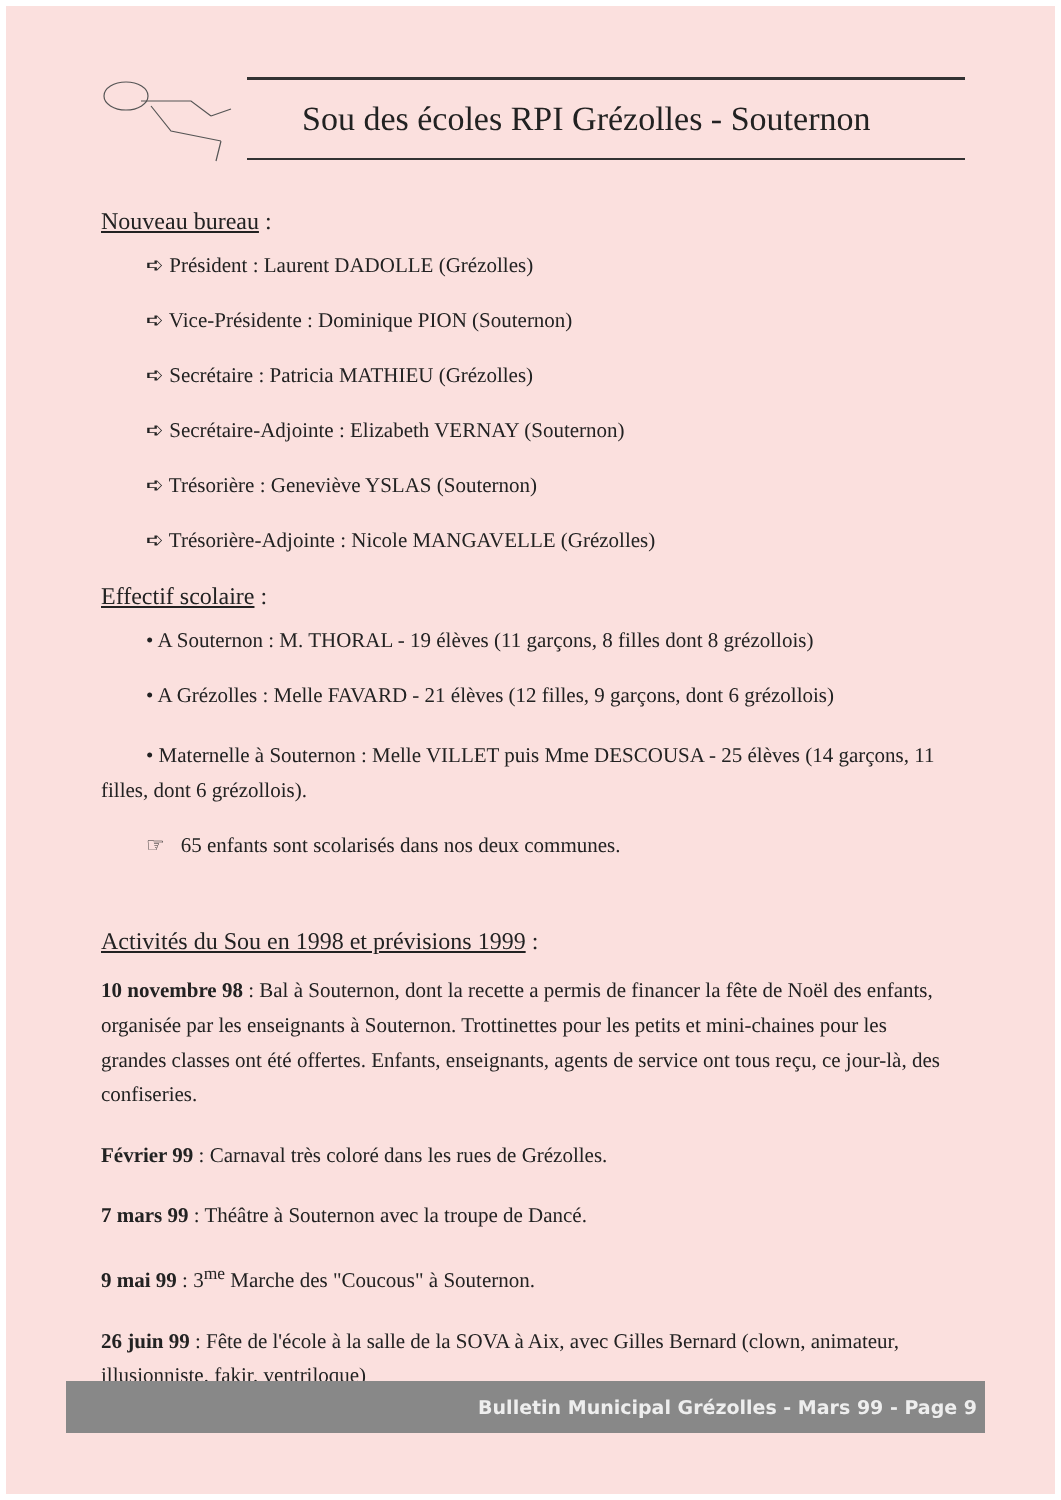Sou des écoles RPI Grézolles - Souternon
Nouveau bureau :
➪ Président : Laurent DADOLLE (Grézolles)
➪ Vice-Présidente : Dominique PION (Souternon)
➪ Secrétaire : Patricia MATHIEU (Grézolles)
➪ Secrétaire-Adjointe : Elizabeth VERNAY (Souternon)
➪ Trésorière : Geneviève YSLAS (Souternon)
➪ Trésorière-Adjointe : Nicole MANGAVELLE (Grézolles)
Effectif scolaire :
• A Souternon : M. THORAL - 19 élèves (11 garçons, 8 filles dont 8 grézollois)
• A Grézolles : Melle FAVARD - 21 élèves (12 filles, 9 garçons, dont 6 grézollois)
• Maternelle à Souternon : Melle VILLET puis Mme DESCOUSA - 25 élèves (14 garçons, 11 filles, dont 6 grézollois).
☞ 65 enfants sont scolarisés dans nos deux communes.
Activités du Sou en 1998 et prévisions 1999 :
10 novembre 98 : Bal à Souternon, dont la recette a permis de financer la fête de Noël des enfants, organisée par les enseignants à Souternon. Trottinettes pour les petits et mini-chaines pour les grandes classes ont été offertes. Enfants, enseignants, agents de service ont tous reçu, ce jour-là, des confiseries.
Février 99 : Carnaval très coloré dans les rues de Grézolles.
7 mars 99 : Théâtre à Souternon avec la troupe de Dancé.
9 mai 99 : 3<sup>me</sup> Marche des "Coucous" à Souternon.
26 juin 99 : Fête de l'école à la salle de la SOVA à Aix, avec Gilles Bernard (clown, animateur, illusionniste, fakir, ventriloque)
Bulletin Municipal Grézolles - Mars 99 - Page 9